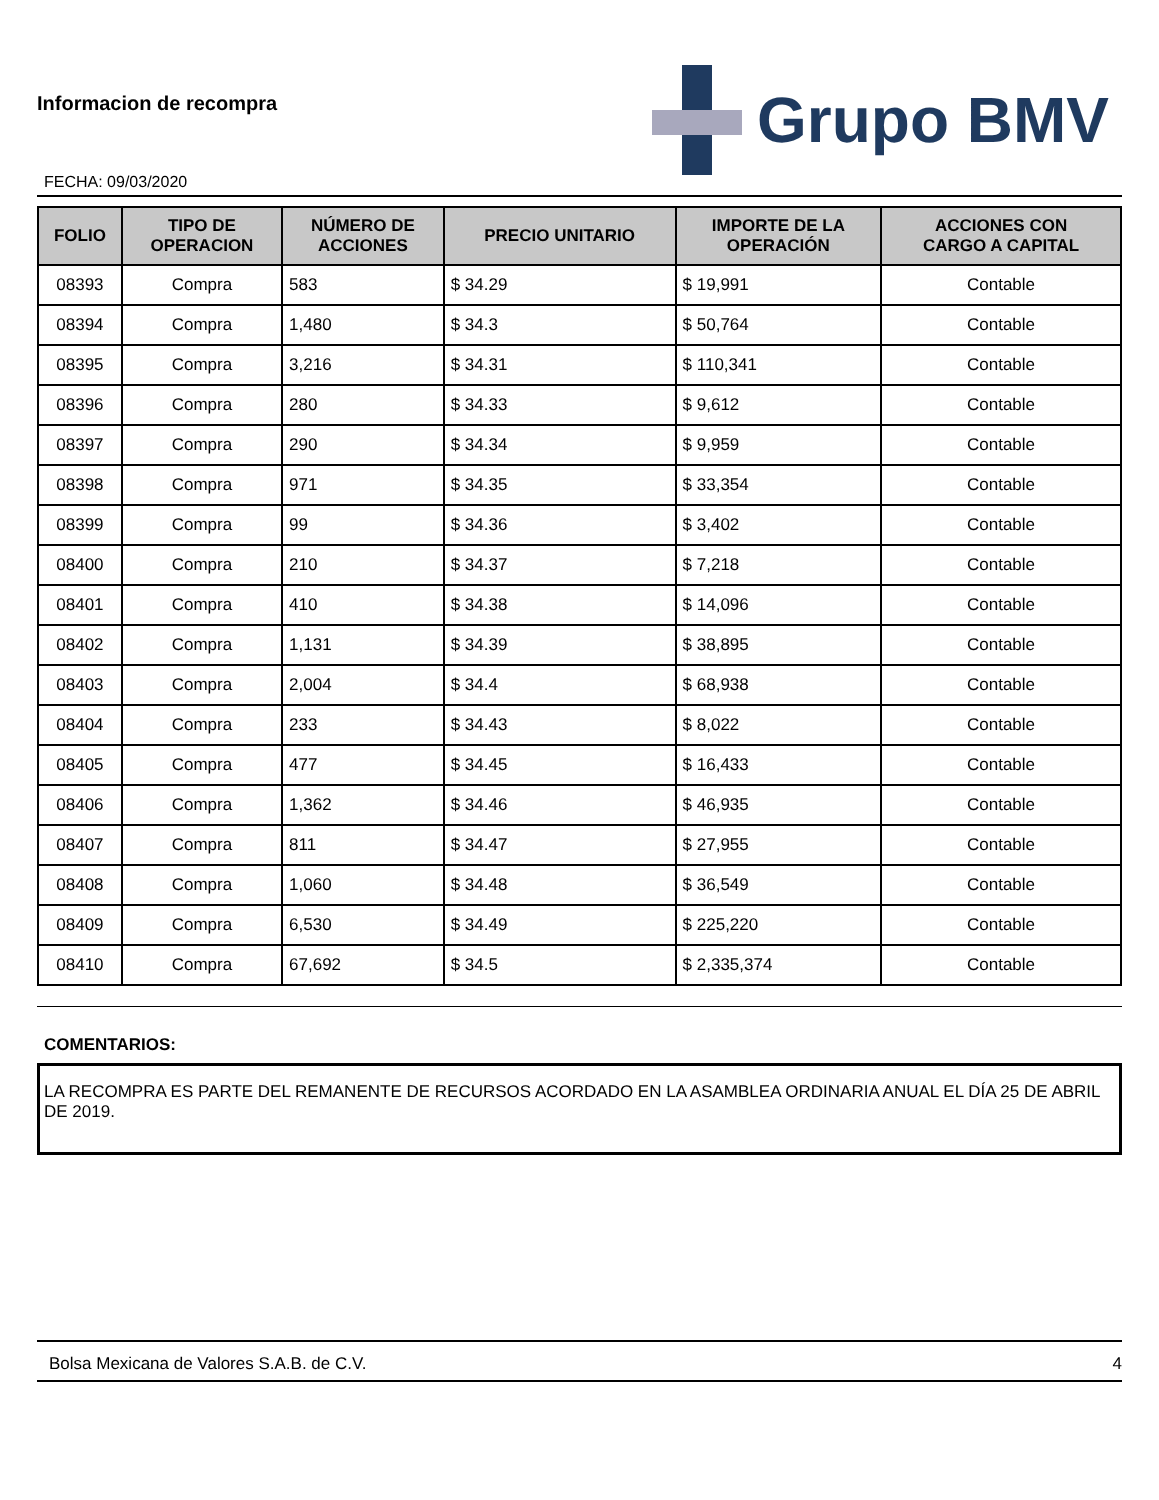Informacion de recompra
FECHA: 09/03/2020
Grupo BMV
| FOLIO | TIPO DE OPERACION | NÚMERO DE ACCIONES | PRECIO UNITARIO | IMPORTE DE LA OPERACIÓN | ACCIONES CON CARGO A CAPITAL |
| --- | --- | --- | --- | --- | --- |
| 08393 | Compra | 583 | $ 34.29 | $ 19,991 | Contable |
| 08394 | Compra | 1,480 | $ 34.3 | $ 50,764 | Contable |
| 08395 | Compra | 3,216 | $ 34.31 | $ 110,341 | Contable |
| 08396 | Compra | 280 | $ 34.33 | $ 9,612 | Contable |
| 08397 | Compra | 290 | $ 34.34 | $ 9,959 | Contable |
| 08398 | Compra | 971 | $ 34.35 | $ 33,354 | Contable |
| 08399 | Compra | 99 | $ 34.36 | $ 3,402 | Contable |
| 08400 | Compra | 210 | $ 34.37 | $ 7,218 | Contable |
| 08401 | Compra | 410 | $ 34.38 | $ 14,096 | Contable |
| 08402 | Compra | 1,131 | $ 34.39 | $ 38,895 | Contable |
| 08403 | Compra | 2,004 | $ 34.4 | $ 68,938 | Contable |
| 08404 | Compra | 233 | $ 34.43 | $ 8,022 | Contable |
| 08405 | Compra | 477 | $ 34.45 | $ 16,433 | Contable |
| 08406 | Compra | 1,362 | $ 34.46 | $ 46,935 | Contable |
| 08407 | Compra | 811 | $ 34.47 | $ 27,955 | Contable |
| 08408 | Compra | 1,060 | $ 34.48 | $ 36,549 | Contable |
| 08409 | Compra | 6,530 | $ 34.49 | $ 225,220 | Contable |
| 08410 | Compra | 67,692 | $ 34.5 | $ 2,335,374 | Contable |
COMENTARIOS:
LA RECOMPRA ES PARTE DEL REMANENTE DE RECURSOS ACORDADO EN LA ASAMBLEA ORDINARIA ANUAL EL DÍA 25 DE ABRIL DE 2019.
Bolsa Mexicana de Valores S.A.B. de C.V. 4